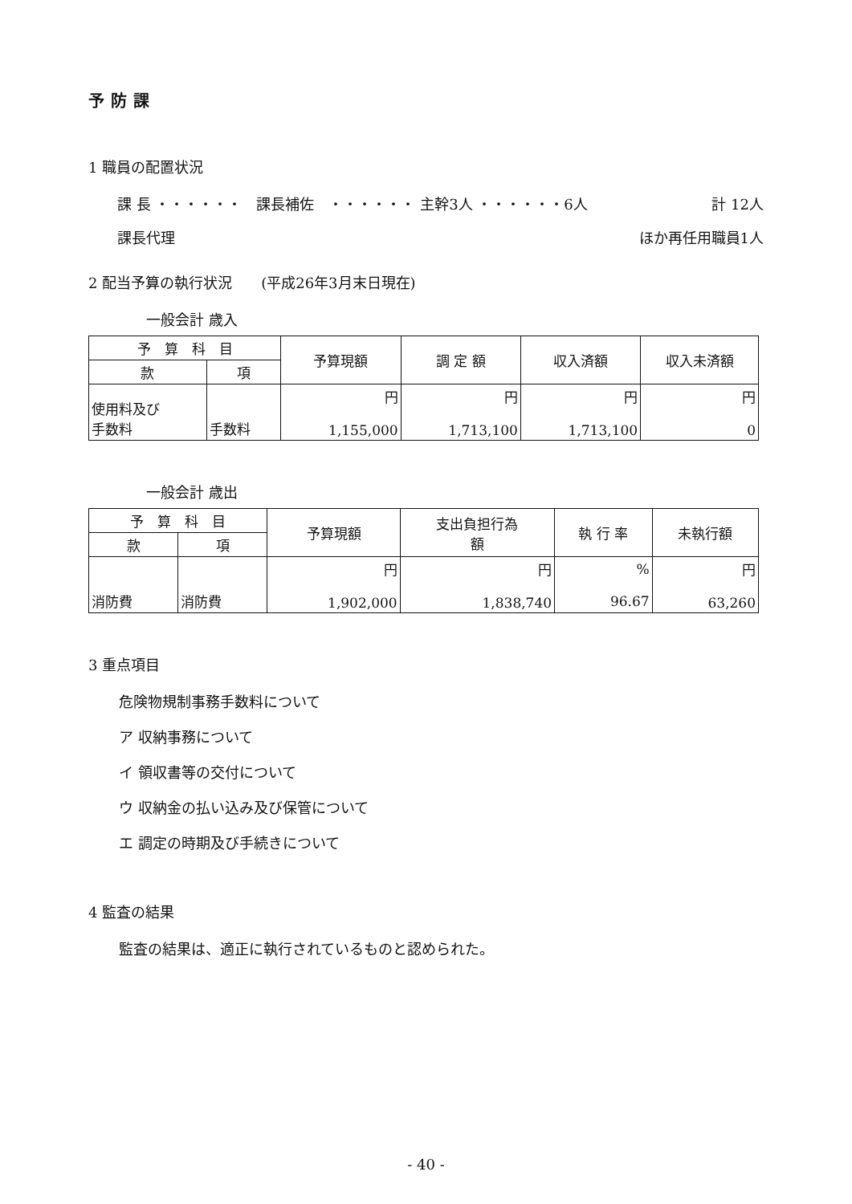予防課
1 職員の配置状況
課 長 ・・・・・・　課長補佐　・・・・・・ 主幹3人 ・・・・・・6人 計 12人
課長代理 ほか再任用職員1人
2 配当予算の執行状況　　(平成26年3月末日現在)
一般会計 歳入
| 予 算 科 目 | | 予算現額 | 調 定 額 | 収入済額 | 収入未済額 |
| --- | --- | --- | --- | --- | --- |
| 款 | 項 | | | | |
| 使用料及び 手数料 | 手数料 | 円 1,155,000 | 円 1,713,100 | 円 1,713,100 | 円 0 |
一般会計 歳出
| 予 算 科 目 | | 予算現額 | 支出負担行為 額 | 執 行 率 | 未執行額 |
| --- | --- | --- | --- | --- | --- |
| 款 | 項 | | | | |
| 消防費 | 消防費 | 円 1,902,000 | 円 1,838,740 | % 96.67 | 円 63,260 |
3 重点項目
危険物規制事務手数料について
ア 収納事務について
イ 領収書等の交付について
ウ 収納金の払い込み及び保管について
エ 調定の時期及び手続きについて
4 監査の結果
監査の結果は、適正に執行されているものと認められた。
- 40 -